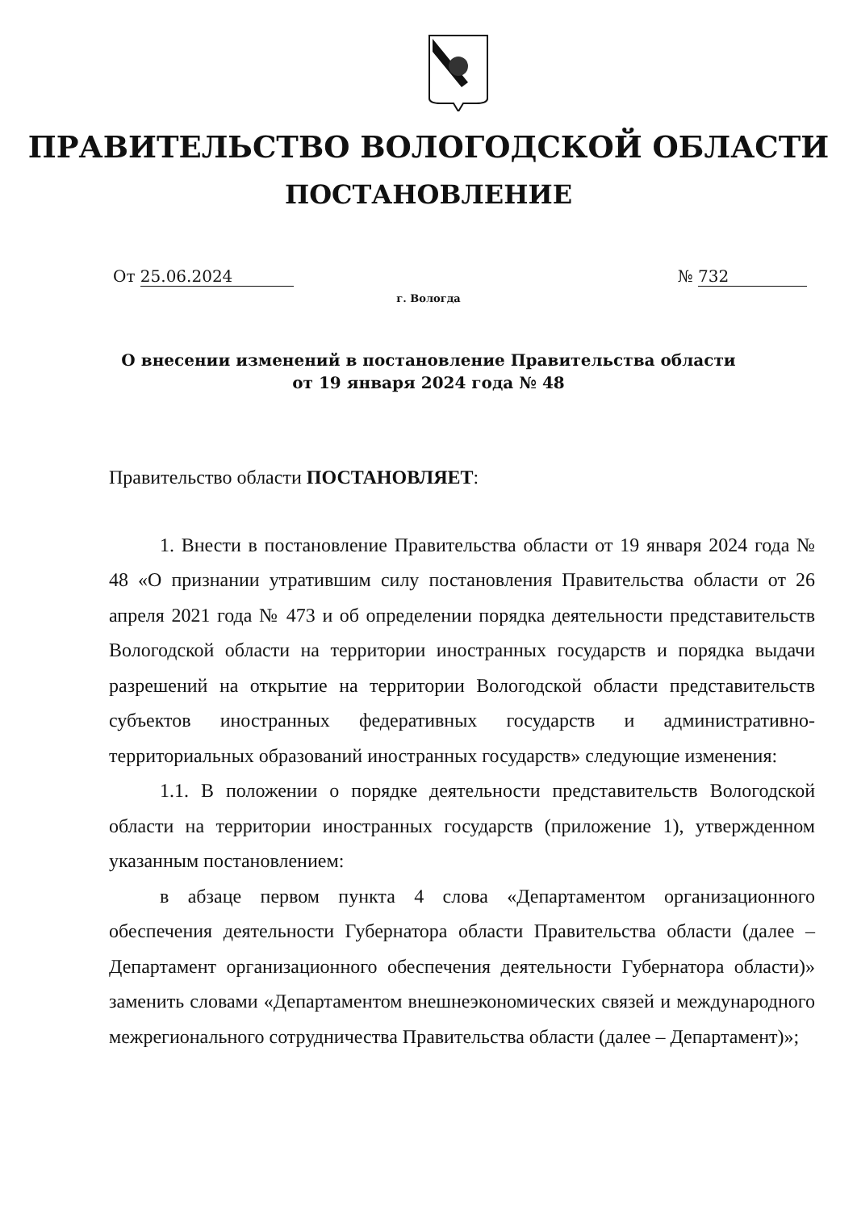ПРАВИТЕЛЬСТВО ВОЛОГОДСКОЙ ОБЛАСТИ
ПОСТАНОВЛЕНИЕ
От 25.06.2024 № 732
г. Вологда
О внесении изменений в постановление Правительства области
от 19 января 2024 года № 48
Правительство области ПОСТАНОВЛЯЕТ:
1. Внести в постановление Правительства области от 19 января 2024 года № 48 «О признании утратившим силу постановления Правительства области от 26 апреля 2021 года № 473 и об определении порядка деятельности представительств Вологодской области на территории иностранных государств и порядка выдачи разрешений на открытие на территории Вологодской области представительств субъектов иностранных федеративных государств и административно-территориальных образований иностранных государств» следующие изменения:
1.1. В положении о порядке деятельности представительств Вологодской области на территории иностранных государств (приложение 1), утвержденном указанным постановлением:
в абзаце первом пункта 4 слова «Департаментом организационного обеспечения деятельности Губернатора области Правительства области (далее – Департамент организационного обеспечения деятельности Губернатора области)» заменить словами «Департаментом внешнеэкономических связей и международного межрегионального сотрудничества Правительства области (далее – Департамент)»;